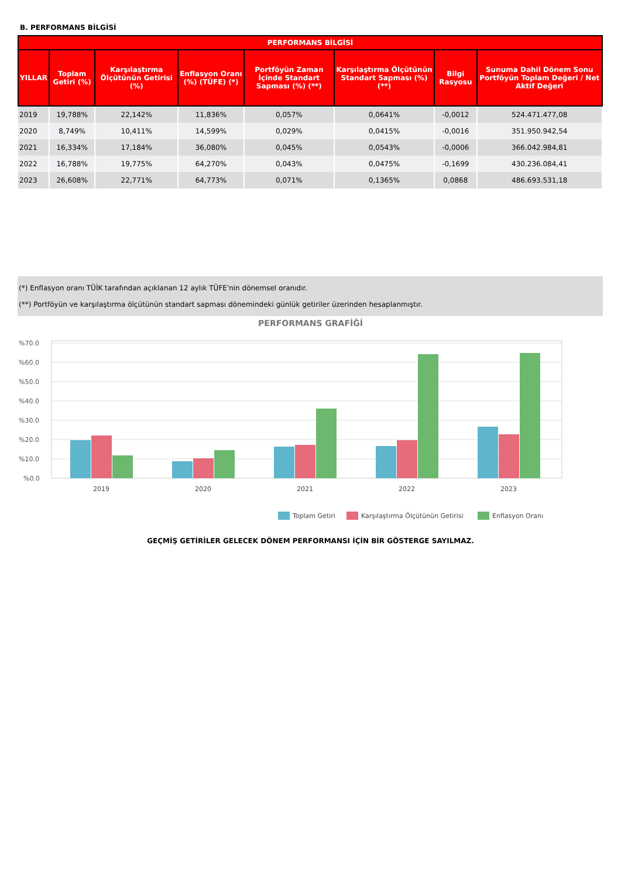B. PERFORMANS BİLGİSİ
| PERFORMANS BİLGİSİ | | | | | | | |
| --- | --- | --- | --- | --- | --- | --- | --- |
| YILLAR | Toplam Getiri (%) | Karşılaştırma Ölçütünün Getirisi (%) | Enflasyon Oranı (%) (TÜFE) (*) | Portföyün Zaman İçinde Standart Sapması (%) (**) | Karşılaştırma Ölçütünün Standart Sapması (%) (**) | Bilgi Rasyosu | Sunuma Dahil Dönem Sonu Portföyün Toplam Değeri / Net Aktif Değeri |
| 2019 | 19,788% | 22,142% | 11,836% | 0,057% | 0,0641% | -0,0012 | 524.471.477,08 |
| 2020 | 8,749% | 10,411% | 14,599% | 0,029% | 0,0415% | -0,0016 | 351.950.942,54 |
| 2021 | 16,334% | 17,184% | 36,080% | 0,045% | 0,0543% | -0,0006 | 366.042.984,81 |
| 2022 | 16,788% | 19,775% | 64,270% | 0,043% | 0,0475% | -0,1699 | 430.236.084,41 |
| 2023 | 26,608% | 22,771% | 64,773% | 0,071% | 0,1365% | 0,0868 | 486.693.531,18 |
(*) Enflasyon oranı TÜİK tarafından açıklanan 12 aylık TÜFE'nin dönemsel oranıdır.
(**) Portföyün ve karşılaştırma ölçütünün standart sapması dönemindeki günlük getiriler üzerinden hesaplanmıştır.
PERFORMANS GRAFİĞİ
%70.0
%60.0
%50.0
%40.0
%30.0
%20.0
%10.0
%0.0
2019
2020
2021
2022
2023
Toplam Getiri
Karşılaştırma Ölçütünün Getirisi
Enflasyon Oranı
GEÇMİŞ GETİRİLER GELECEK DÖNEM PERFORMANSI İÇİN BİR GÖSTERGE SAYILMAZ.